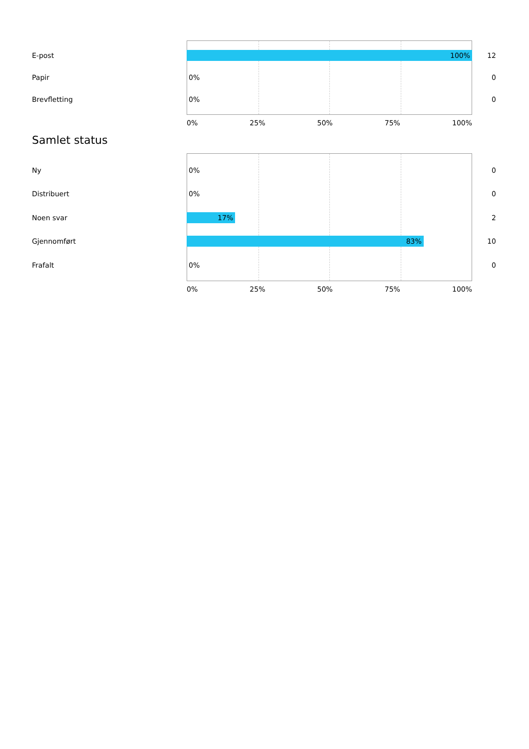E-post
100%
12
Papir
0%
0
Brevfletting
0%
0
0% 25% 50% 75% 100%
Samlet status
Ny
0%
0
Distribuert
0%
0
Noen svar
17%
2
Gjennomført
83%
10
Frafalt
0%
0
0% 25% 50% 75% 100%